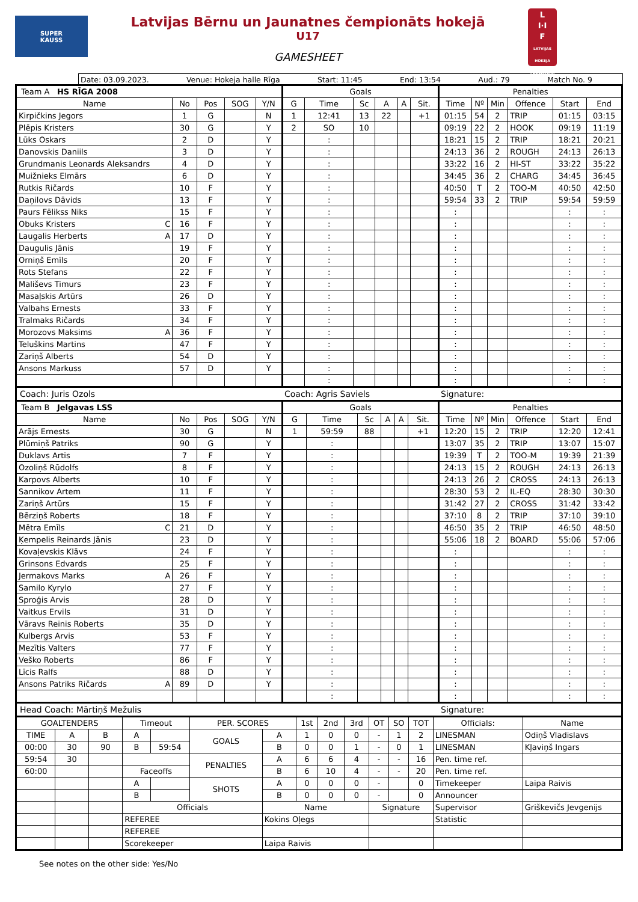SUPER
KAUSS
Latvijas Bērnu un Jaunatnes čempionāts hokejā
U17
GAMESHEET
L
I·I
F
LATVIJAS HOKEJA FEDERĀCIJA
Date: 03.09.2023. Venue: Hokeja halle Rīga Start: 11:45 End: 13:54 Aud.: 79 Match No. 9
| Team A HS RĪGA 2008 | | | | | Goals | | | | | | Penalties | | | | | |
| Name | No | Pos | SOG | Y/N | G | Time | Sc | A | A | Sit. | Time | Nº | Min | Offence | Start | End |
| Kirpičkins Jegors | 1 | G | | N | 1 | 12:41 | 13 | 22 | | +1 | 01:15 | 54 | 2 | TRIP | 01:15 | 03:15 |
| Plēpis Kristers | 30 | G | | Y | 2 | SO | 10 | | | | 09:19 | 22 | 2 | HOOK | 09:19 | 11:19 |
| Lūks Oskars | 2 | D | | Y | | : | | | | | 18:21 | 15 | 2 | TRIP | 18:21 | 20:21 |
| Danovskis Daniils | 3 | D | | Y | | : | | | | | 24:13 | 36 | 2 | ROUGH | 24:13 | 26:13 |
| Grundmanis Leonards Aleksandrs | 4 | D | | Y | | : | | | | | 33:22 | 16 | 2 | HI-ST | 33:22 | 35:22 |
| Muižnieks Elmārs | 6 | D | | Y | | : | | | | | 34:45 | 36 | 2 | CHARG | 34:45 | 36:45 |
| Rutkis Ričards | 10 | F | | Y | | : | | | | | 40:50 | T | 2 | TOO-M | 40:50 | 42:50 |
| Daņilovs Dāvids | 13 | F | | Y | | : | | | | | 59:54 | 33 | 2 | TRIP | 59:54 | 59:59 |
| Paurs Fēlikss Niks | 15 | F | | Y | | : | | | | | : | | | | : | : |
| Obuks Kristers C | 16 | F | | Y | | : | | | | | : | | | | : | : |
| Laugalis Herberts A | 17 | D | | Y | | : | | | | | : | | | | : | : |
| Daugulis Jānis | 19 | F | | Y | | : | | | | | : | | | | : | : |
| Orniņš Emīls | 20 | F | | Y | | : | | | | | : | | | | : | : |
| Rots Stefans | 22 | F | | Y | | : | | | | | : | | | | : | : |
| Mališevs Timurs | 23 | F | | Y | | : | | | | | : | | | | : | : |
| Masaļskis Artūrs | 26 | D | | Y | | : | | | | | : | | | | : | : |
| Valbahs Ernests | 33 | F | | Y | | : | | | | | : | | | | : | : |
| Tralmaks Ričards | 34 | F | | Y | | : | | | | | : | | | | : | : |
| Morozovs Maksims A | 36 | F | | Y | | : | | | | | : | | | | : | : |
| Teluškins Martins | 47 | F | | Y | | : | | | | | : | | | | : | : |
| Zariņš Alberts | 54 | D | | Y | | : | | | | | : | | | | : | : |
| Ansons Markuss | 57 | D | | Y | | : | | | | | : | | | | : | : |
| | | | | | | : | | | | | : | | | | : | : |
Coach: Juris Ozols Coach: Agris Saviels Signature:
| Team B Jelgavas LSS | | | | | Goals | | | | | | Penalties | | | | | |
| Name | No | Pos | SOG | Y/N | G | Time | Sc | A | A | Sit. | Time | Nº | Min | Offence | Start | End |
| Arājs Ernests | 30 | G | | N | 1 | 59:59 | 88 | | | +1 | 12:20 | 15 | 2 | TRIP | 12:20 | 12:41 |
| Plūmiņš Patriks | 90 | G | | Y | | : | | | | | 13:07 | 35 | 2 | TRIP | 13:07 | 15:07 |
| Duklavs Artis | 7 | F | | Y | | : | | | | | 19:39 | T | 2 | TOO-M | 19:39 | 21:39 |
| Ozoliņš Rūdolfs | 8 | F | | Y | | : | | | | | 24:13 | 15 | 2 | ROUGH | 24:13 | 26:13 |
| Karpovs Alberts | 10 | F | | Y | | : | | | | | 24:13 | 26 | 2 | CROSS | 24:13 | 26:13 |
| Sannikov Artem | 11 | F | | Y | | : | | | | | 28:30 | 53 | 2 | IL-EQ | 28:30 | 30:30 |
| Zariņš Artūrs | 15 | F | | Y | | : | | | | | 31:42 | 27 | 2 | CROSS | 31:42 | 33:42 |
| Bērziņš Roberts | 18 | F | | Y | | : | | | | | 37:10 | 8 | 2 | TRIP | 37:10 | 39:10 |
| Mētra Emīls C | 21 | D | | Y | | : | | | | | 46:50 | 35 | 2 | TRIP | 46:50 | 48:50 |
| Ķempelis Reinards Jānis | 23 | D | | Y | | : | | | | | 55:06 | 18 | 2 | BOARD | 55:06 | 57:06 |
| Kovaļevskis Klāvs | 24 | F | | Y | | : | | | | | : | | | | : | : |
| Grinsons Edvards | 25 | F | | Y | | : | | | | | : | | | | : | : |
| Jermakovs Marks A | 26 | F | | Y | | : | | | | | : | | | | : | : |
| Samilo Kyrylo | 27 | F | | Y | | : | | | | | : | | | | : | : |
| Sproģis Arvis | 28 | D | | Y | | : | | | | | : | | | | : | : |
| Vaitkus Ervils | 31 | D | | Y | | : | | | | | : | | | | : | : |
| Vāravs Reinis Roberts | 35 | D | | Y | | : | | | | | : | | | | : | : |
| Kulbergs Arvis | 53 | F | | Y | | : | | | | | : | | | | : | : |
| Mezītis Valters | 77 | F | | Y | | : | | | | | : | | | | : | : |
| Veško Roberts | 86 | F | | Y | | : | | | | | : | | | | : | : |
| Līcis Ralfs | 88 | D | | Y | | : | | | | | : | | | | : | : |
| Ansons Patriks Ričards A | 89 | D | | Y | | : | | | | | : | | | | : | : |
| | | | | | | : | | | | | : | | | | : | : |
Head Coach: Mārtiņš Mežulis Signature:
| GOALTENDERS | | | Timeout | | PER. SCORES | | 1st | 2nd | 3rd | OT | SO | TOT | Officials: | Name |
| TIME | A | B | A | | GOALS | A | 1 | 0 | 0 | - | 1 | 2 | LINESMAN | Odiņš Vladislavs |
| 00:00 | 30 | 90 | B | 59:54 | | B | 0 | 0 | 1 | - | 0 | 1 | LINESMAN | Kļaviņš Ingars |
| 59:54 | 30 | | | | PENALTIES | A | 6 | 6 | 4 | - | - | 16 | Pen. time ref. | |
| 60:00 | | | Faceoffs | | | B | 6 | 10 | 4 | - | - | 20 | Pen. time ref. | |
| | | | A | | SHOTS | A | 0 | 0 | 0 | - | | 0 | Timekeeper | Laipa Raivis |
| | | | B | | | B | 0 | 0 | 0 | - | | 0 | Announcer | |
| | | | Officials | | | Name | | | | Signature | | | Supervisor | Griškevičs Jevgenijs |
| | | | REFEREE | | | Kokins Oļegs | | | | | | | Statistic | |
| | | | REFEREE | | | | | | | | | | | |
| | | | Scorekeeper | | | Laipa Raivis | | | | | | | | |
See notes on the other side: Yes/No